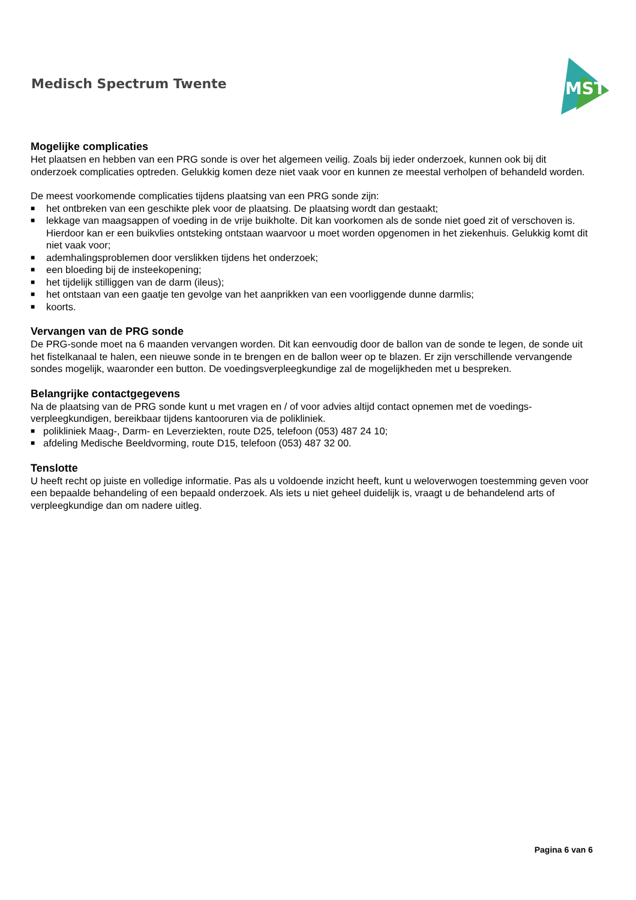Medisch Spectrum Twente
MST
Mogelijke complicaties
Het plaatsen en hebben van een PRG sonde is over het algemeen veilig. Zoals bij ieder onderzoek, kunnen ook bij dit onderzoek complicaties optreden. Gelukkig komen deze niet vaak voor en kunnen ze meestal verholpen of behandeld worden.
De meest voorkomende complicaties tijdens plaatsing van een PRG sonde zijn:
■ het ontbreken van een geschikte plek voor de plaatsing. De plaatsing wordt dan gestaakt;
■ lekkage van maagsappen of voeding in de vrije buikholte. Dit kan voorkomen als de sonde niet goed zit of verschoven is. Hierdoor kan er een buikvlies ontsteking ontstaan waarvoor u moet worden opgenomen in het ziekenhuis. Gelukkig komt dit niet vaak voor;
■ ademhalingsproblemen door verslikken tijdens het onderzoek;
■ een bloeding bij de insteekopening;
■ het tijdelijk stilliggen van de darm (ileus);
■ het ontstaan van een gaatje ten gevolge van het aanprikken van een voorliggende dunne darmlis;
■ koorts.
Vervangen van de PRG sonde
De PRG-sonde moet na 6 maanden vervangen worden. Dit kan eenvoudig door de ballon van de sonde te legen, de sonde uit het fistelkanaal te halen, een nieuwe sonde in te brengen en de ballon weer op te blazen. Er zijn verschillende vervangende sondes mogelijk, waaronder een button. De voedingsverpleegkundige zal de mogelijkheden met u bespreken.
Belangrijke contactgegevens
Na de plaatsing van de PRG sonde kunt u met vragen en / of voor advies altijd contact opnemen met de voedings-verpleegkundigen, bereikbaar tijdens kantooruren via de polikliniek.
■ polikliniek Maag-, Darm- en Leverziekten, route D25, telefoon (053) 487 24 10;
■ afdeling Medische Beeldvorming, route D15, telefoon (053) 487 32 00.
Tenslotte
U heeft recht op juiste en volledige informatie. Pas als u voldoende inzicht heeft, kunt u weloverwogen toestemming geven voor een bepaalde behandeling of een bepaald onderzoek. Als iets u niet geheel duidelijk is, vraagt u de behandelend arts of verpleegkundige dan om nadere uitleg.
Pagina 6 van 6